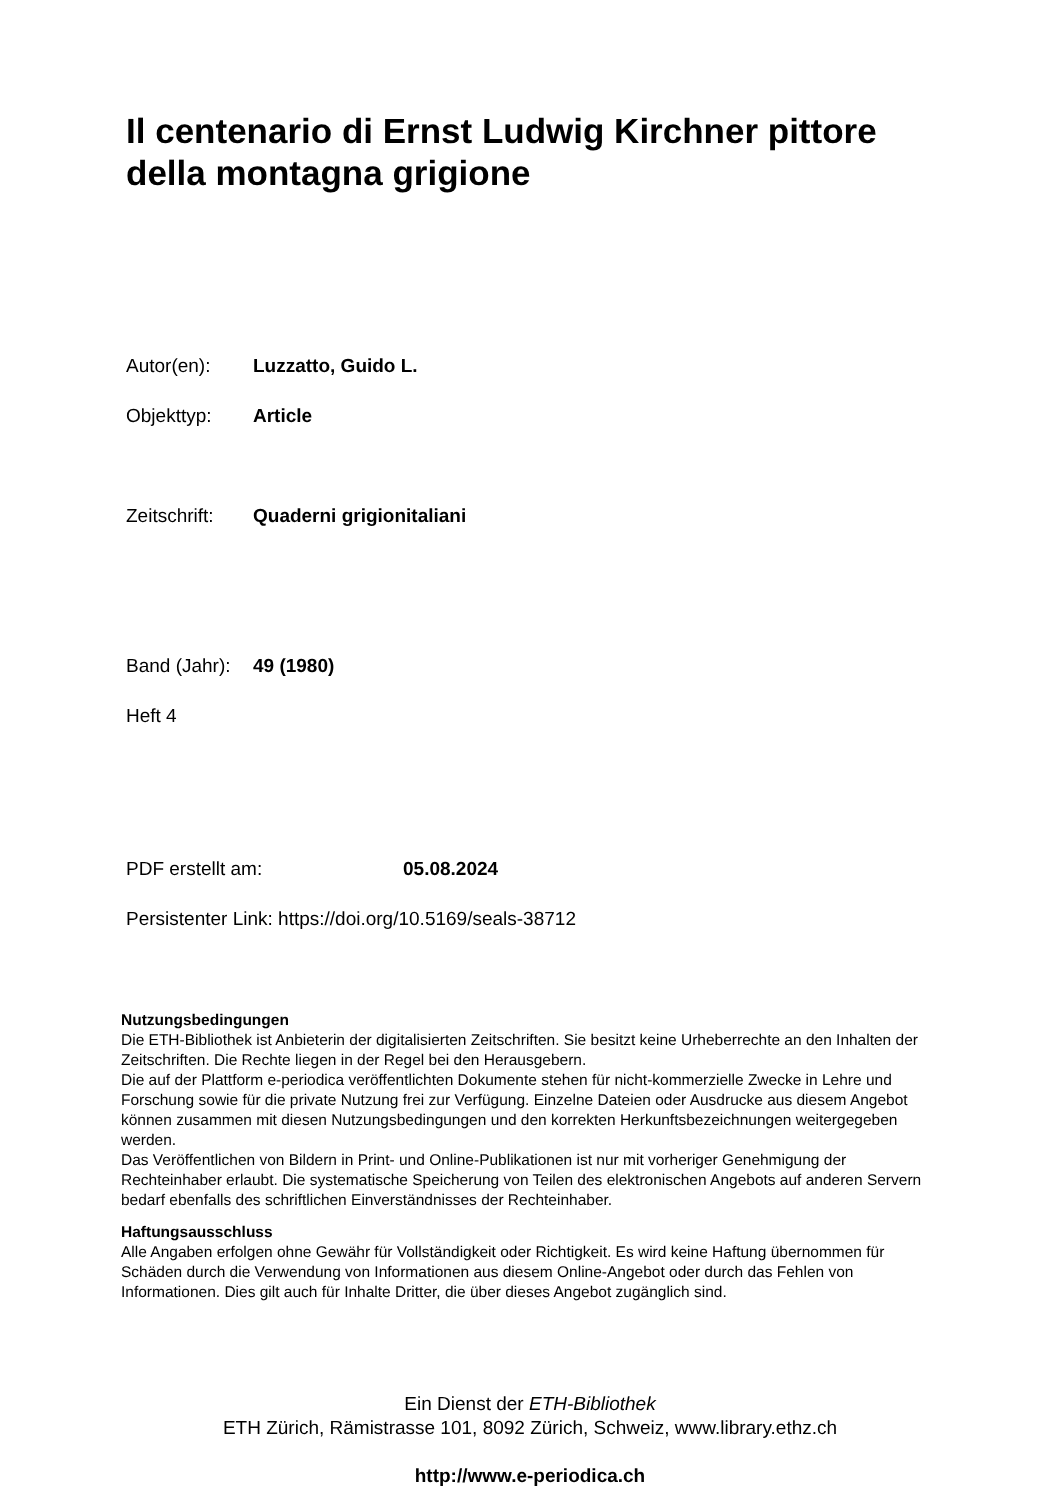Il centenario di Ernst Ludwig Kirchner pittore della montagna grigione
Autor(en): Luzzatto, Guido L.
Objekttyp: Article
Zeitschrift: Quaderni grigionitaliani
Band (Jahr): 49 (1980)
Heft 4
PDF erstellt am: 05.08.2024
Persistenter Link: https://doi.org/10.5169/seals-38712
Nutzungsbedingungen
Die ETH-Bibliothek ist Anbieterin der digitalisierten Zeitschriften. Sie besitzt keine Urheberrechte an den Inhalten der Zeitschriften. Die Rechte liegen in der Regel bei den Herausgebern.
Die auf der Plattform e-periodica veröffentlichten Dokumente stehen für nicht-kommerzielle Zwecke in Lehre und Forschung sowie für die private Nutzung frei zur Verfügung. Einzelne Dateien oder Ausdrucke aus diesem Angebot können zusammen mit diesen Nutzungsbedingungen und den korrekten Herkunftsbezeichnungen weitergegeben werden.
Das Veröffentlichen von Bildern in Print- und Online-Publikationen ist nur mit vorheriger Genehmigung der Rechteinhaber erlaubt. Die systematische Speicherung von Teilen des elektronischen Angebots auf anderen Servern bedarf ebenfalls des schriftlichen Einverständnisses der Rechteinhaber.
Haftungsausschluss
Alle Angaben erfolgen ohne Gewähr für Vollständigkeit oder Richtigkeit. Es wird keine Haftung übernommen für Schäden durch die Verwendung von Informationen aus diesem Online-Angebot oder durch das Fehlen von Informationen. Dies gilt auch für Inhalte Dritter, die über dieses Angebot zugänglich sind.
Ein Dienst der ETH-Bibliothek
ETH Zürich, Rämistrasse 101, 8092 Zürich, Schweiz, www.library.ethz.ch
http://www.e-periodica.ch